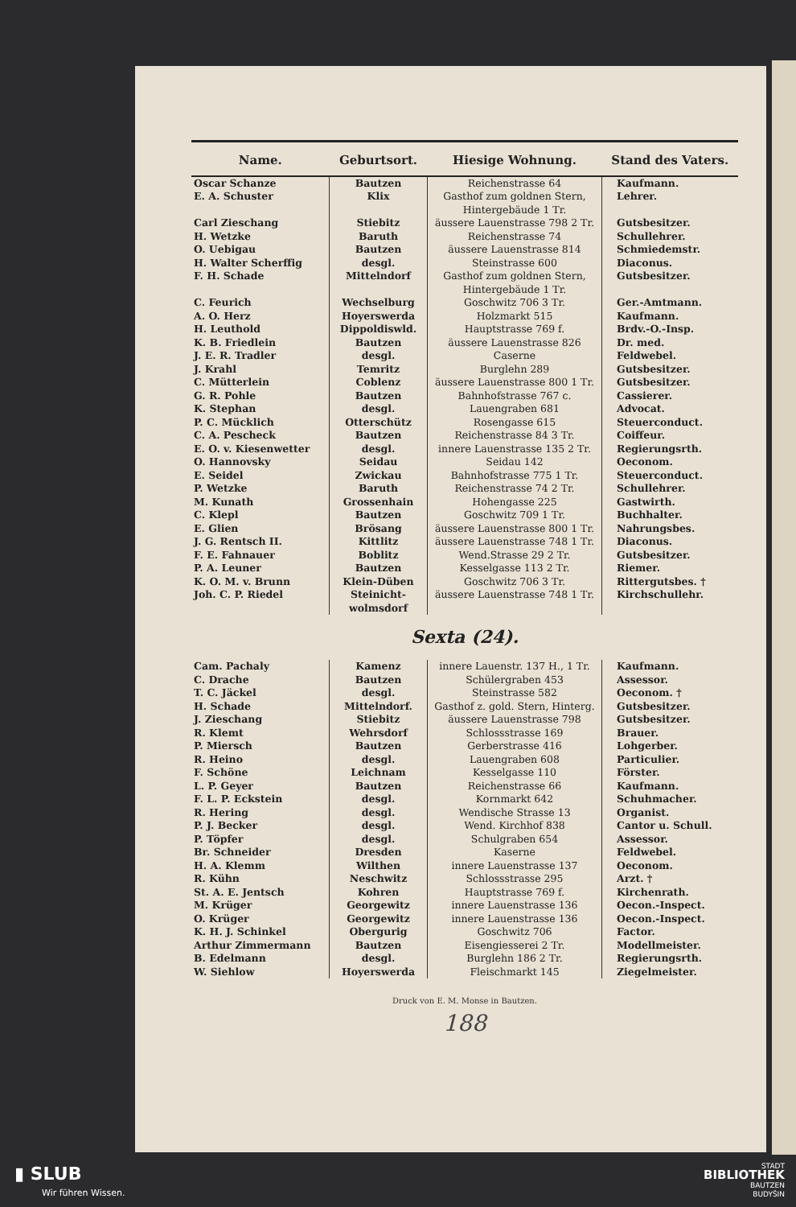| Name. | Geburtsort. | Hiesige Wohnung. | Stand des Vaters. |
| --- | --- | --- | --- |
| Oscar Schanze | Bautzen | Reichenstrasse 64 | Kaufmann. |
| E. A. Schuster | Klix | Gasthof zum goldnen Stern, Hintergebäude 1 Tr. | Lehrer. |
| Carl Zieschang | Stiebitz | äussere Lauenstrasse 798 2 Tr. | Gutsbesitzer. |
| H. Wetzke | Baruth | Reichenstrasse 74 | Schullehrer. |
| O. Uebigau | Bautzen | äussere Lauenstrasse 814 | Schmiedemstr. |
| H. Walter Scherffig | desgl. | Steinstrasse 600 | Diaconus. |
| F. H. Schade | Mittelndorf | Gasthof zum goldnen Stern, Hintergebäude 1 Tr. | Gutsbesitzer. |
| C. Feurich | Wechselburg | Goschwitz 706 3 Tr. | Ger.-Amtmann. |
| A. O. Herz | Hoyerswerda | Holzmarkt 515 | Kaufmann. |
| H. Leuthold | Dippoldiswld. | Hauptstrasse 769 f. | Brdv.-O.-Insp. |
| K. B. Friedlein | Bautzen | äussere Lauenstrasse 826 | Dr. med. |
| J. E. R. Tradler | desgl. | Caserne | Feldwebel. |
| J. Krahl | Temritz | Burglehn 289 | Gutsbesitzer. |
| C. Mütterlein | Coblenz | äussere Lauenstrasse 800 1 Tr. | Gutsbesitzer. |
| G. R. Pohle | Bautzen | Bahnhofstrasse 767 c. | Cassierer. |
| K. Stephan | desgl. | Lauengraben 681 | Advocat. |
| P. C. Mücklich | Otterschütz | Rosengasse 615 | Steuerconduct. |
| C. A. Pescheck | Bautzen | Reichenstrasse 84 3 Tr. | Coiffeur. |
| E. O. v. Kiesenwetter | desgl. | innere Lauenstrasse 135 2 Tr. | Regierungsrth. |
| O. Hannovsky | Seidau | Seidau 142 | Oeconom. |
| E. Seidel | Zwickau | Bahnhofstrasse 775 1 Tr. | Steuerconduct. |
| P. Wetzke | Baruth | Reichenstrasse 74 2 Tr. | Schullehrer. |
| M. Kunath | Grossenhain | Hohengasse 225 | Gastwirth. |
| C. Klepl | Bautzen | Goschwitz 709 1 Tr. | Buchhalter. |
| E. Glien | Brösang | äussere Lauenstrasse 800 1 Tr. | Nahrungsbes. |
| J. G. Rentsch II. | Kittlitz | äussere Lauenstrasse 748 1 Tr. | Diaconus. |
| F. E. Fahnauer | Boblitz | Wend.Strasse 29 2 Tr. | Gutsbesitzer. |
| P. A. Leuner | Bautzen | Kesselgasse 113 2 Tr. | Riemer. |
| K. O. M. v. Brunn | Klein-Düben | Goschwitz 706 3 Tr. | Rittergutsbes. † |
| Joh. C. P. Riedel | Steinicht-wolmsdorf | äussere Lauenstrasse 748 1 Tr. | Kirchschullehr. |
Sexta (24).
| Cam. Pachaly | Kamenz | innere Lauenstr. 137 H., 1 Tr. | Kaufmann. |
| C. Drache | Bautzen | Schülergraben 453 | Assessor. |
| T. C. Jäckel | desgl. | Steinstrasse 582 | Oeconom. † |
| H. Schade | Mittelndorf. | Gasthof z. gold. Stern, Hinterg. | Gutsbesitzer. |
| J. Zieschang | Stiebitz | äussere Lauenstrasse 798 | Gutsbesitzer. |
| R. Klemt | Wehrsdorf | Schlossstrasse 169 | Brauer. |
| P. Miersch | Bautzen | Gerberstrasse 416 | Lohgerber. |
| R. Heino | desgl. | Lauengraben 608 | Particulier. |
| F. Schöne | Leichnam | Kesselgasse 110 | Förster. |
| L. P. Geyer | Bautzen | Reichenstrasse 66 | Kaufmann. |
| F. L. P. Eckstein | desgl. | Kornmarkt 642 | Schuhmacher. |
| R. Hering | desgl. | Wendische Strasse 13 | Organist. |
| P. J. Becker | desgl. | Wend. Kirchhof 838 | Cantor u. Schull. |
| P. Töpfer | desgl. | Schulgraben 654 | Assessor. |
| Br. Schneider | Dresden | Kaserne | Feldwebel. |
| H. A. Klemm | Wilthen | innere Lauenstrasse 137 | Oeconom. |
| R. Kühn | Neschwitz | Schlossstrasse 295 | Arzt. † |
| St. A. E. Jentsch | Kohren | Hauptstrasse 769 f. | Kirchenrath. |
| M. Krüger | Georgewitz | innere Lauenstrasse 136 | Oecon.-Inspect. |
| O. Krüger | Georgewitz | innere Lauenstrasse 136 | Oecon.-Inspect. |
| K. H. J. Schinkel | Obergurig | Goschwitz 706 | Factor. |
| Arthur Zimmermann | Bautzen | Eisengiesserei 2 Tr. | Modellmeister. |
| B. Edelmann | desgl. | Burglehn 186 2 Tr. | Regierungsrth. |
| W. Siehlow | Hoyerswerda | Fleischmarkt 145 | Ziegelmeister. |
Druck von E. M. Monse in Bautzen.
188
▮ SLUB
Wir führen Wissen.
STADT
BIBLIOTHEK
BAUTZEN
BUDYŠIN